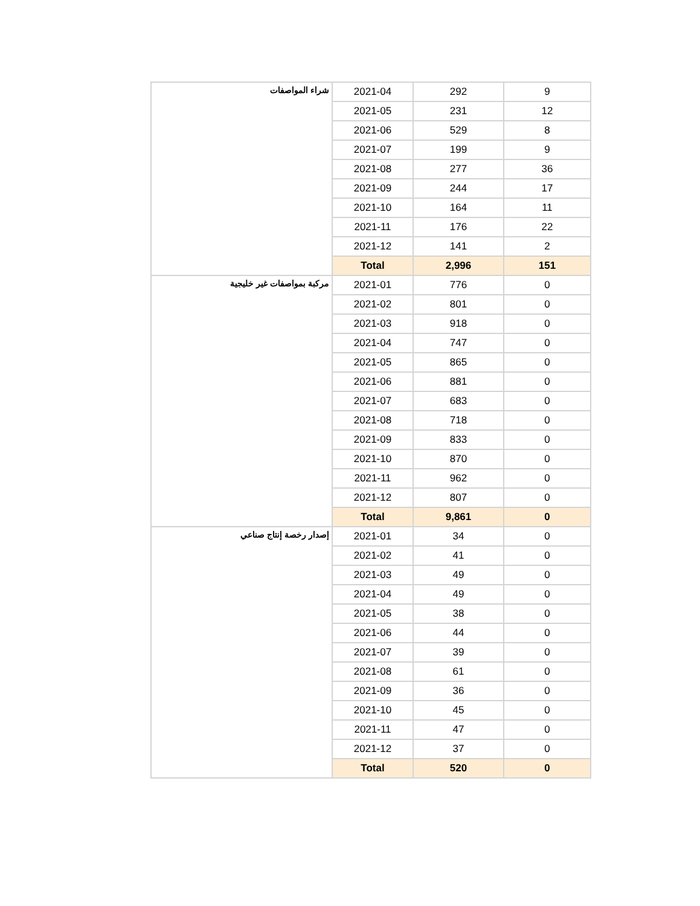| شراء المواصفات | 2021-04 | 292 | 9 |
| | 2021-05 | 231 | 12 |
| | 2021-06 | 529 | 8 |
| | 2021-07 | 199 | 9 |
| | 2021-08 | 277 | 36 |
| | 2021-09 | 244 | 17 |
| | 2021-10 | 164 | 11 |
| | 2021-11 | 176 | 22 |
| | 2021-12 | 141 | 2 |
| | Total | 2,996 | 151 |
| مركبة بمواصفات غير خليجية | 2021-01 | 776 | 0 |
| | 2021-02 | 801 | 0 |
| | 2021-03 | 918 | 0 |
| | 2021-04 | 747 | 0 |
| | 2021-05 | 865 | 0 |
| | 2021-06 | 881 | 0 |
| | 2021-07 | 683 | 0 |
| | 2021-08 | 718 | 0 |
| | 2021-09 | 833 | 0 |
| | 2021-10 | 870 | 0 |
| | 2021-11 | 962 | 0 |
| | 2021-12 | 807 | 0 |
| | Total | 9,861 | 0 |
| إصدار رخصة إنتاج صناعي | 2021-01 | 34 | 0 |
| | 2021-02 | 41 | 0 |
| | 2021-03 | 49 | 0 |
| | 2021-04 | 49 | 0 |
| | 2021-05 | 38 | 0 |
| | 2021-06 | 44 | 0 |
| | 2021-07 | 39 | 0 |
| | 2021-08 | 61 | 0 |
| | 2021-09 | 36 | 0 |
| | 2021-10 | 45 | 0 |
| | 2021-11 | 47 | 0 |
| | 2021-12 | 37 | 0 |
| | Total | 520 | 0 |